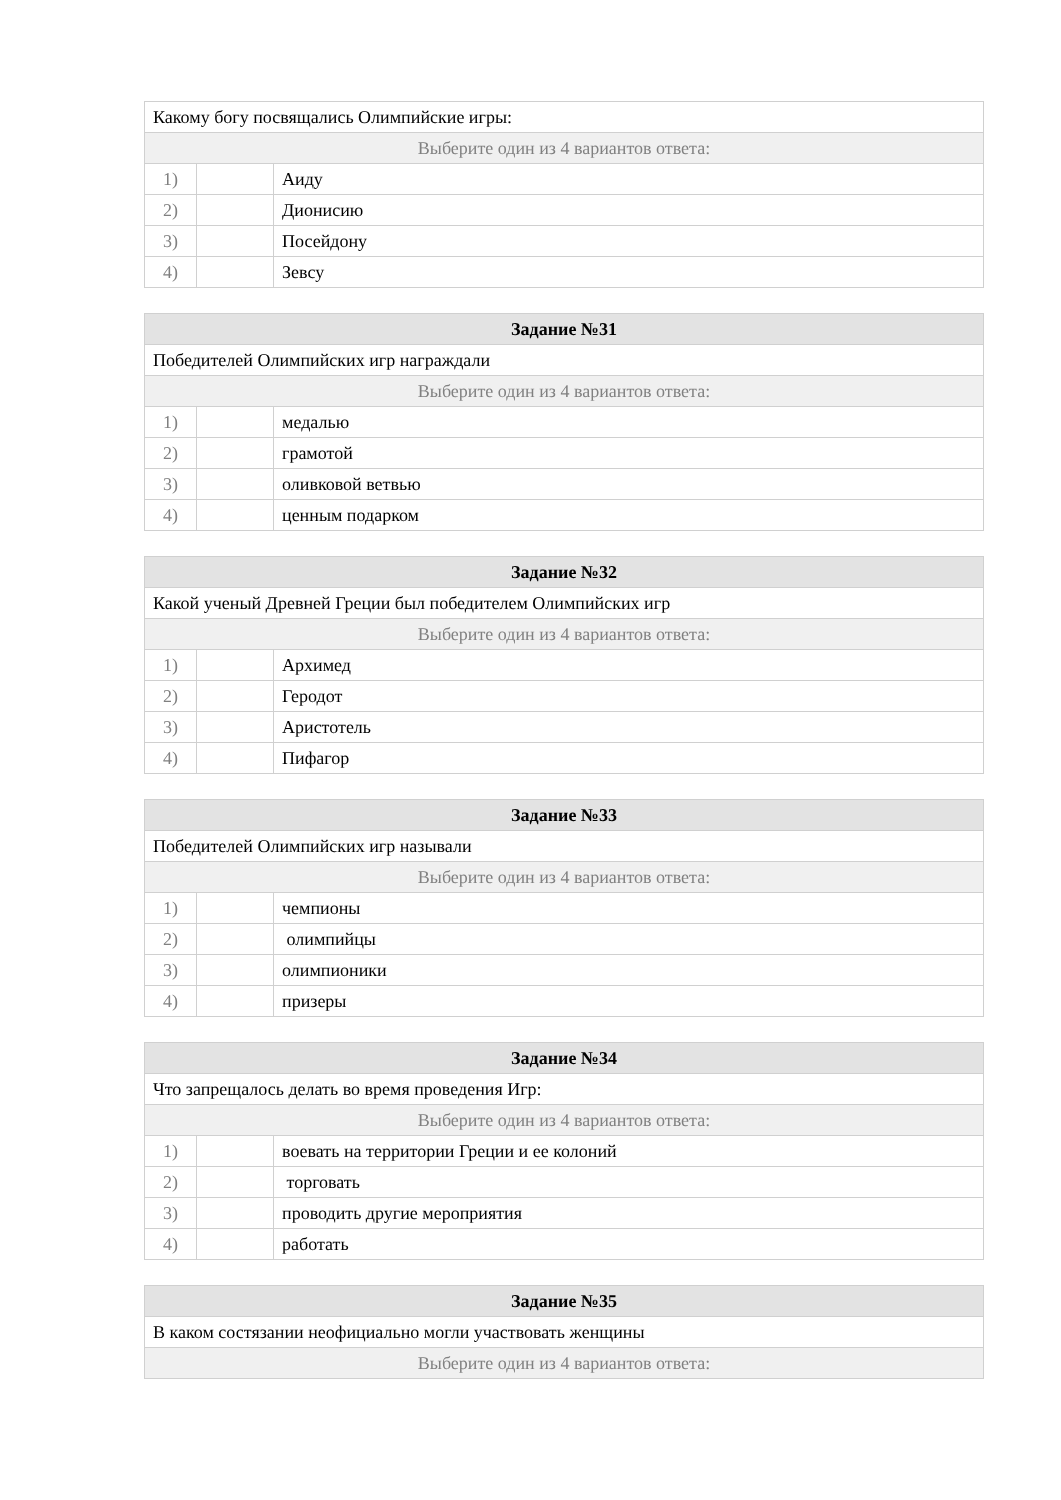| Какому богу посвящались Олимпийские игры: | | |
| Выберите один из 4 вариантов ответа: | | |
| 1) | | Аиду |
| 2) | | Дионисию |
| 3) | | Посейдону |
| 4) | | Зевсу |
| Задание №31 | | |
| --- | --- | --- |
| Победителей Олимпийских игр награждали | | |
| Выберите один из 4 вариантов ответа: | | |
| 1) | | медалью |
| 2) | | грамотой |
| 3) | | оливковой ветвью |
| 4) | | ценным подарком |
| Задание №32 | | |
| --- | --- | --- |
| Какой ученый Древней Греции был победителем Олимпийских игр | | |
| Выберите один из 4 вариантов ответа: | | |
| 1) | | Архимед |
| 2) | | Геродот |
| 3) | | Аристотель |
| 4) | | Пифагор |
| Задание №33 | | |
| --- | --- | --- |
| Победителей Олимпийских игр называли | | |
| Выберите один из 4 вариантов ответа: | | |
| 1) | | чемпионы |
| 2) | | олимпийцы |
| 3) | | олимпионики |
| 4) | | призеры |
| Задание №34 | | |
| --- | --- | --- |
| Что запрещалось делать во время проведения Игр: | | |
| Выберите один из 4 вариантов ответа: | | |
| 1) | | воевать на территории Греции и ее колоний |
| 2) | | торговать |
| 3) | | проводить другие мероприятия |
| 4) | | работать |
| Задание №35 |
| --- |
| В каком состязании неофициально могли участвовать женщины |
| Выберите один из 4 вариантов ответа: |